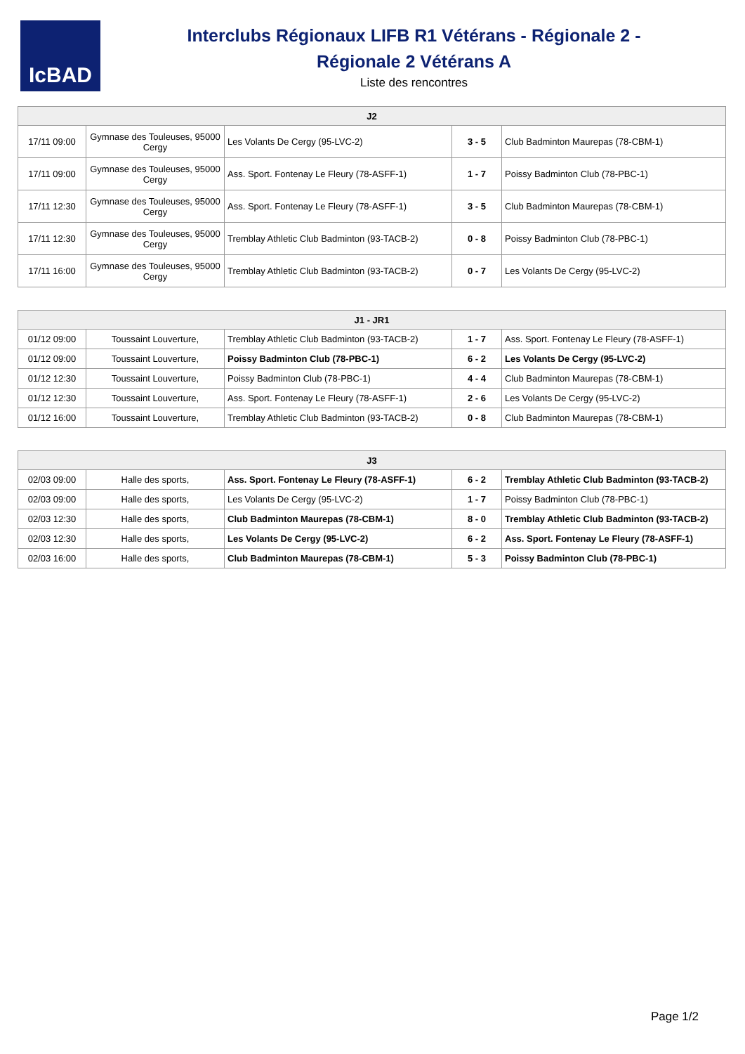IcBAD
Interclubs Régionaux LIFB R1 Vétérans - Régionale 2 -
Régionale 2 Vétérans A
Liste des rencontres
| J2 | | | | |
| --- | --- | --- | --- | --- |
| 17/11 09:00 | Gymnase des Touleuses, 95000 Cergy | Les Volants De Cergy (95-LVC-2) | 3 - 5 | Club Badminton Maurepas (78-CBM-1) |
| 17/11 09:00 | Gymnase des Touleuses, 95000 Cergy | Ass. Sport. Fontenay Le Fleury (78-ASFF-1) | 1 - 7 | Poissy Badminton Club (78-PBC-1) |
| 17/11 12:30 | Gymnase des Touleuses, 95000 Cergy | Ass. Sport. Fontenay Le Fleury (78-ASFF-1) | 3 - 5 | Club Badminton Maurepas (78-CBM-1) |
| 17/11 12:30 | Gymnase des Touleuses, 95000 Cergy | Tremblay Athletic Club Badminton (93-TACB-2) | 0 - 8 | Poissy Badminton Club (78-PBC-1) |
| 17/11 16:00 | Gymnase des Touleuses, 95000 Cergy | Tremblay Athletic Club Badminton (93-TACB-2) | 0 - 7 | Les Volants De Cergy (95-LVC-2) |
| J1 - JR1 | | | | |
| --- | --- | --- | --- | --- |
| 01/12 09:00 | Toussaint Louverture, | Tremblay Athletic Club Badminton (93-TACB-2) | 1 - 7 | Ass. Sport. Fontenay Le Fleury (78-ASFF-1) |
| 01/12 09:00 | Toussaint Louverture, | Poissy Badminton Club (78-PBC-1) | 6 - 2 | Les Volants De Cergy (95-LVC-2) |
| 01/12 12:30 | Toussaint Louverture, | Poissy Badminton Club (78-PBC-1) | 4 - 4 | Club Badminton Maurepas (78-CBM-1) |
| 01/12 12:30 | Toussaint Louverture, | Ass. Sport. Fontenay Le Fleury (78-ASFF-1) | 2 - 6 | Les Volants De Cergy (95-LVC-2) |
| 01/12 16:00 | Toussaint Louverture, | Tremblay Athletic Club Badminton (93-TACB-2) | 0 - 8 | Club Badminton Maurepas (78-CBM-1) |
| J3 | | | | |
| --- | --- | --- | --- | --- |
| 02/03 09:00 | Halle des sports, | Ass. Sport. Fontenay Le Fleury (78-ASFF-1) | 6 - 2 | Tremblay Athletic Club Badminton (93-TACB-2) |
| 02/03 09:00 | Halle des sports, | Les Volants De Cergy (95-LVC-2) | 1 - 7 | Poissy Badminton Club (78-PBC-1) |
| 02/03 12:30 | Halle des sports, | Club Badminton Maurepas (78-CBM-1) | 8 - 0 | Tremblay Athletic Club Badminton (93-TACB-2) |
| 02/03 12:30 | Halle des sports, | Les Volants De Cergy (95-LVC-2) | 6 - 2 | Ass. Sport. Fontenay Le Fleury (78-ASFF-1) |
| 02/03 16:00 | Halle des sports, | Club Badminton Maurepas (78-CBM-1) | 5 - 3 | Poissy Badminton Club (78-PBC-1) |
Page 1/2